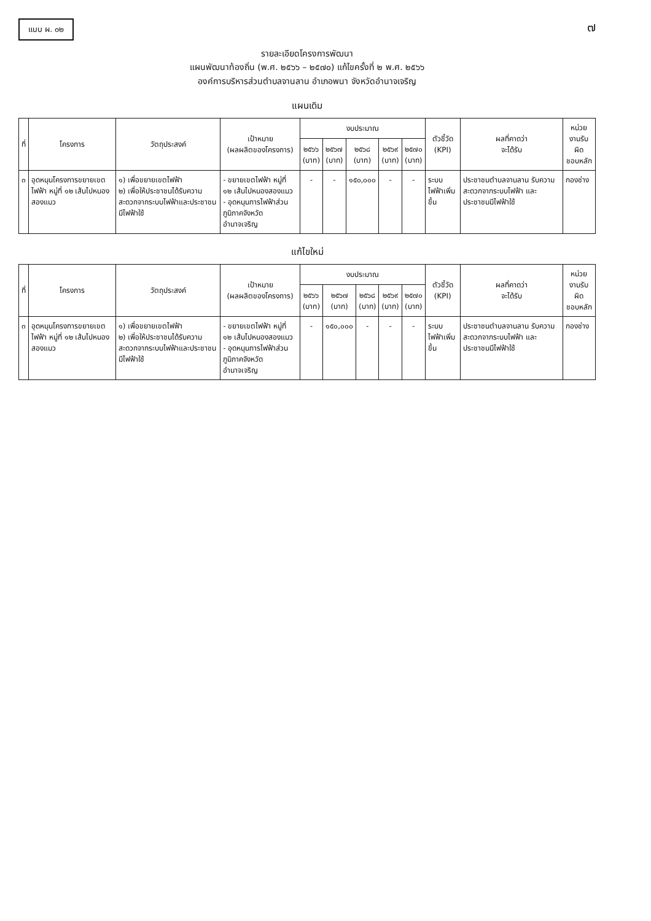แบบ ผ. ๐๒
๗
รายละเอียดโครงการพัฒนา
แผนพัฒนาท้องถิ่น (พ.ศ. ๒๕๖๖ – ๒๕๗๐) แก้ไขครั้งที่ ๒ พ.ศ. ๒๕๖๖
องค์การบริหารส่วนตำบลจานลาน อำเภอพนา จังหวัดอำนาจเจริญ
แผนเดิม
| ที่ | โครงการ | วัตถุประสงค์ | เป้าหมาย (ผลผลิตของโครงการ) | งบประมาณ | | | | | ตัวชี้วัด (KPI) | ผลที่คาดว่า จะได้รับ | หน่วยงานรับผิด ชอบหลัก |
| --- | --- | --- | --- | --- | --- | --- | --- | --- | --- | --- | --- |
| | | | | ๒๕๖๖ (บาท) | ๒๕๖๗ (บาท) | ๒๕๖๘ (บาท) | ๒๕๖๙ (บาท) | ๒๕๗๐ (บาท) | | | |
| ๓ | อุดหนุนโครงการขยายเขตไฟฟ้า หมู่ที่ ๑๒ เส้นไปหนองสองแมว | ๑) เพื่อขยายเขตไฟฟ้า ๒) เพื่อให้ประชาชนได้รับความสะดวกจากระบบไฟฟ้าและประชาชนมีไฟฟ้าใช้ | - ขยายเขตไฟฟ้า หมู่ที่ ๑๒ เส้นไปหนองสองแมว - อุดหนุนการไฟฟ้าส่วนภูมิภาคจังหวัดอำนาจเจริญ | - | - | ๑๕๐,๐๐๐ | - | - | ระบบไฟฟ้าเพิ่มขึ้น | ประชาชนตำบลจานลาน รับความสะดวกจากระบบไฟฟ้า และประชาชนมีไฟฟ้าใช้ | กองช่าง |
แก้ไขใหม่
| ที่ | โครงการ | วัตถุประสงค์ | เป้าหมาย (ผลผลิตของโครงการ) | งบประมาณ | | | | | ตัวชี้วัด (KPI) | ผลที่คาดว่า จะได้รับ | หน่วยงานรับผิด ชอบหลัก |
| --- | --- | --- | --- | --- | --- | --- | --- | --- | --- | --- | --- |
| | | | | ๒๕๖๖ (บาท) | ๒๕๖๗ (บาท) | ๒๕๖๘ (บาท) | ๒๕๖๙ (บาท) | ๒๕๗๐ (บาท) | | | |
| ๓ | อุดหนุนโครงการขยายเขตไฟฟ้า หมู่ที่ ๑๒ เส้นไปหนองสองแมว | ๑) เพื่อขยายเขตไฟฟ้า ๒) เพื่อให้ประชาชนได้รับความสะดวกจากระบบไฟฟ้าและประชาชนมีไฟฟ้าใช้ | - ขยายเขตไฟฟ้า หมู่ที่ ๑๒ เส้นไปหนองสองแมว - อุดหนุนการไฟฟ้าส่วนภูมิภาคจังหวัดอำนาจเจริญ | - | ๑๕๐,๐๐๐ | - | - | - | ระบบไฟฟ้าเพิ่มขึ้น | ประชาชนตำบลจานลาน รับความสะดวกจากระบบไฟฟ้า และประชาชนมีไฟฟ้าใช้ | กองช่าง |